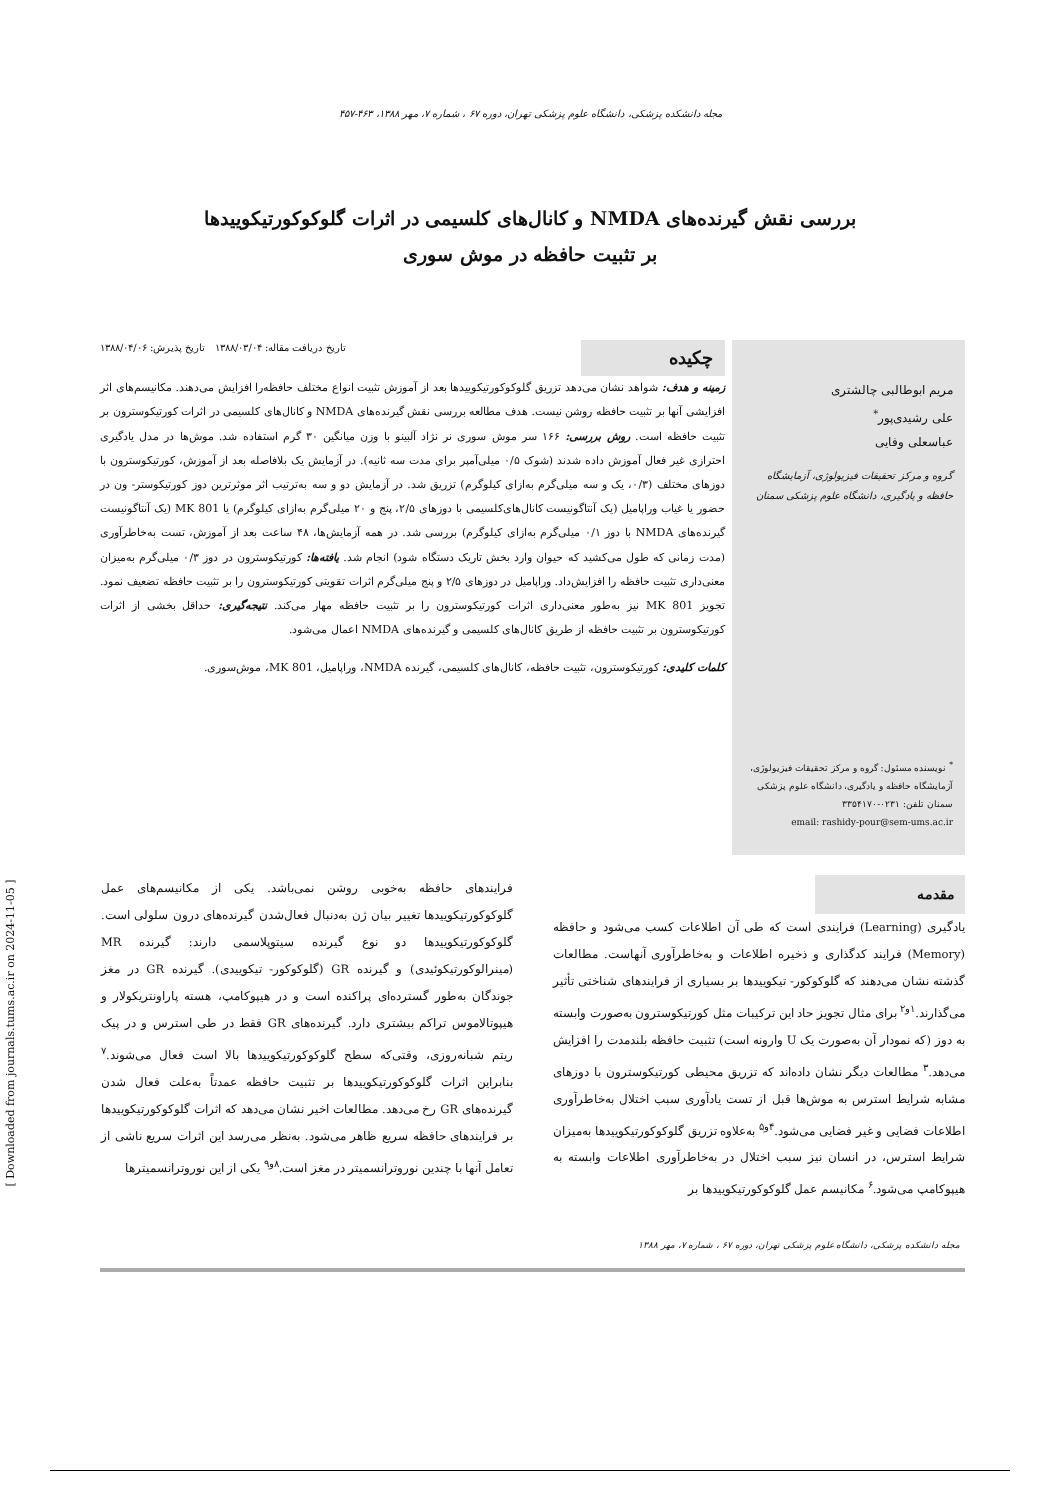مجله دانشکده پزشکی، دانشگاه علوم پزشکی تهران، دوره ۶۷ ، شماره ۷، مهر ۱۳۸۸، ۴۶۳-۴۵۷
بررسی نقش گیرنده‌های NMDA و کانال‌های کلسیمی در اثرات گلوکوکورتیکوییدها
بر تثبیت حافظه در موش سوری
مریم ابوطالبی چالشتری
علی رشیدی‌پور<sup>*</sup>
عباسعلی وفایی
گروه و مرکز تحقیقات فیزیولوژی، آزمایشگاه حافظه و یادگیری، دانشگاه علوم پزشکی سمنان
<sup>*</sup> نویسنده مسئول: گروه و مرکز تحقیقات فیزیولوژی، آزمایشگاه حافظه و یادگیری، دانشگاه علوم پزشکی سمنان تلفن: ۰۲۳۱-۳۳۵۴۱۷۰
email: rashidy-pour@sem-ums.ac.ir
تاریخ دریافت مقاله: ۱۳۸۸/۰۳/۰۴ تاریخ پذیرش: ۱۳۸۸/۰۴/۰۶
چکیده
زمینه و هدف: شواهد نشان می‌دهد تزریق گلوکوکورتیکوییدها بعد از آموزش تثبیت انواع مختلف حافظه‌را افزایش می‌دهند. مکانیسم‌های اثر افزایشی آنها بر تثبیت حافظه روشن نیست. هدف مطالعه بررسی نقش گیرنده‌های NMDA و کانال‌های کلسیمی در اثرات کورتیکوسترون بر تثبیت حافظه است. روش بررسی: ۱۶۶ سر موش سوری نر نژاد آلبینو با وزن میانگین ۳۰ گرم استفاده شد. موش‌ها در مدل یادگیری احترازی غیر فعال آموزش داده شدند (شوک ۰/۵ میلی‌آمپر برای مدت سه ثانیه). در آزمایش یک بلافاصله بعد از آموزش، کورتیکوسترون با دوزهای مختلف (۰/۳، یک و سه میلی‌گرم به‌ازای کیلوگرم) تزریق شد. در آزمایش دو و سه به‌ترتیب اثر موثرترین دوز کورتیکوستر- ون در حضور یا غیاب وراپامیل (یک آنتاگونیست کانال‌های‌کلسیمی با دوزهای ۲/۵، پنج و ۲۰ میلی‌گرم به‌ازای کیلوگرم) یا MK 801 (یک آنتاگونیست گیرنده‌های NMDA با دوز ۰/۱ میلی‌گرم به‌ازای کیلوگرم) بررسی شد. در همه آزمایش‌ها، ۴۸ ساعت بعد از آموزش، تست به‌خاطرآوری (مدت زمانی که طول می‌کشید که حیوان وارد بخش تاریک دستگاه شود) انجام شد. یافته‌ها: کورتیکوسترون در دوز ۰/۳ میلی‌گرم به‌میزان معنی‌داری تثبیت حافظه را افزایش‌داد. وراپامیل در دوزهای ۲/۵ و پنج میلی‌گرم اثرات تقویتی کورتیکوسترون را بر تثبیت حافظه تضعیف نمود. تجویز MK 801 نیز به‌طور معنی‌داری اثرات کورتیکوسترون را بر تثبیت حافظه مهار می‌کند. نتیجه‌گیری: حداقل بخشی از اثرات کورتیکوسترون بر تثبیت حافظه از طریق کانال‌های کلسیمی و گیرنده‌های NMDA اعمال می‌شود.
کلمات کلیدی: کورتیکوسترون، تثبیت حافظه، کانال‌های کلسیمی، گیرنده NMDA، وراپامیل، MK 801، موش‌سوری.
مقدمه
یادگیری (Learning) فرایندی است که طی آن اطلاعات کسب می‌شود و حافظه (Memory) فرایند کدگذاری و ذخیره اطلاعات و به‌خاطرآوری آنهاست. مطالعات گذشته نشان می‌دهند که گلوکوکور- تیکوییدها بر بسیاری از فرایندهای شناختی تأثیر می‌گذارند.<sup>۱و۲</sup> برای مثال تجویز حاد این ترکیبات مثل کورتیکوسترون به‌صورت وابسته به دوز (که نمودار آن به‌صورت یک U وارونه است) تثبیت حافظه بلندمدت را افزایش می‌دهد.<sup>۳</sup> مطالعات دیگر نشان داده‌اند که تزریق محیطی کورتیکوسترون با دوزهای مشابه شرایط استرس به موش‌ها قبل از تست یادآوری سبب اختلال به‌خاطرآوری اطلاعات فضایی و غیر فضایی می‌شود.<sup>۴و۵</sup> به‌علاوه تزریق گلوکوکورتیکوییدها به‌میزان شرایط استرس، در انسان نیز سبب اختلال در به‌خاطرآوری اطلاعات وابسته به هیپوکامپ می‌شود.<sup>۶</sup> مکانیسم عمل گلوکوکورتیکوییدها بر
فرایندهای حافظه به‌خوبی روشن نمی‌باشد. یکی از مکانیسم‌های عمل گلوکوکورتیکوییدها تغییر بیان ژن به‌دنبال فعال‌شدن گیرنده‌های درون سلولی است. گلوکوکورتیکوییدها دو نوع گیرنده سیتوپلاسمی دارند: گیرنده MR (مینرالوکورتیکوئیدی) و گیرنده GR (گلوکوکور- تیکوییدی). گیرنده GR در مغز جوندگان به‌طور گسترده‌ای پراکنده است و در هیپوکامپ، هسته پاراونتریکولار و هیپوتالاموس تراکم بیشتری دارد. گیرنده‌های GR فقط در طی استرس و در پیک ریتم شبانه‌روزی، وقتی‌که سطح گلوکوکورتیکوییدها بالا است فعال می‌شوند.<sup>۷</sup> بنابراین اثرات گلوکوکورتیکوییدها بر تثبیت حافظه عمدتاً به‌علت فعال شدن گیرنده‌های GR رخ می‌دهد. مطالعات اخیر نشان می‌دهد که اثرات گلوکوکورتیکوییدها بر فرایندهای حافظه سریع ظاهر می‌شود. به‌نظر می‌رسد این اثرات سریع ناشی از تعامل آنها با چندین نوروترانسمیتر در مغز است.<sup>۸و۹</sup> یکی از این نوروترانسمیترها
مجله دانشکده پزشکی، دانشگاه علوم پزشکی تهران، دوره ۶۷ ، شماره ۷، مهر ۱۳۸۸
[ Downloaded from journals.tums.ac.ir on 2024-11-05 ]